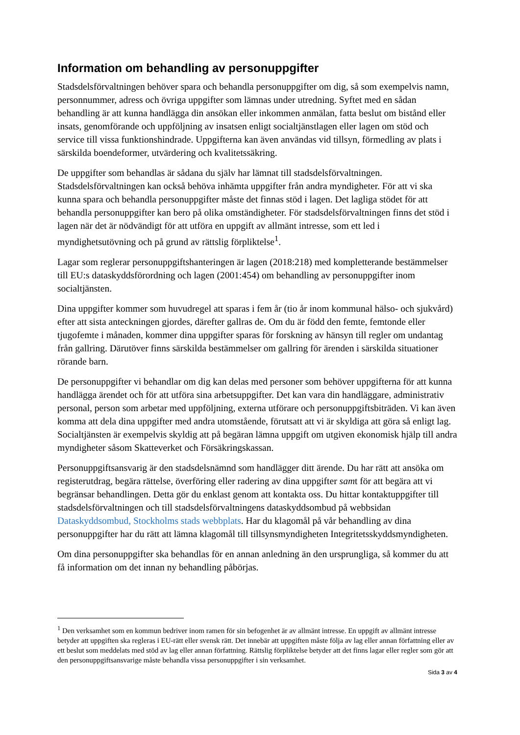Information om behandling av personuppgifter
Stadsdelsförvaltningen behöver spara och behandla personuppgifter om dig, så som exempelvis namn, personnummer, adress och övriga uppgifter som lämnas under utredning. Syftet med en sådan behandling är att kunna handlägga din ansökan eller inkommen anmälan, fatta beslut om bistånd eller insats, genomförande och uppföljning av insatsen enligt socialtjänstlagen eller lagen om stöd och service till vissa funktionshindrade. Uppgifterna kan även användas vid tillsyn, förmedling av plats i särskilda boendeformer, utvärdering och kvalitetssäkring.
De uppgifter som behandlas är sådana du själv har lämnat till stadsdelsförvaltningen. Stadsdelsförvaltningen kan också behöva inhämta uppgifter från andra myndigheter. För att vi ska kunna spara och behandla personuppgifter måste det finnas stöd i lagen. Det lagliga stödet för att behandla personuppgifter kan bero på olika omständigheter. För stadsdelsförvaltningen finns det stöd i lagen när det är nödvändigt för att utföra en uppgift av allmänt intresse, som ett led i myndighetsutövning och på grund av rättslig förpliktelse<sup>1</sup>.
Lagar som reglerar personuppgiftshanteringen är lagen (2018:218) med kompletterande bestämmelser till EU:s dataskyddsförordning och lagen (2001:454) om behandling av personuppgifter inom socialtjänsten.
Dina uppgifter kommer som huvudregel att sparas i fem år (tio år inom kommunal hälso- och sjukvård) efter att sista anteckningen gjordes, därefter gallras de. Om du är född den femte, femtonde eller tjugofemte i månaden, kommer dina uppgifter sparas för forskning av hänsyn till regler om undantag från gallring. Därutöver finns särskilda bestämmelser om gallring för ärenden i särskilda situationer rörande barn.
De personuppgifter vi behandlar om dig kan delas med personer som behöver uppgifterna för att kunna handlägga ärendet och för att utföra sina arbetsuppgifter. Det kan vara din handläggare, administrativ personal, person som arbetar med uppföljning, externa utförare och personuppgiftsbiträden. Vi kan även komma att dela dina uppgifter med andra utomstående, förutsatt att vi är skyldiga att göra så enligt lag. Socialtjänsten är exempelvis skyldig att på begäran lämna uppgift om utgiven ekonomisk hjälp till andra myndigheter såsom Skatteverket och Försäkringskassan.
Personuppgiftsansvarig är den stadsdelsnämnd som handlägger ditt ärende. Du har rätt att ansöka om registerutdrag, begära rättelse, överföring eller radering av dina uppgifter samt för att begära att vi begränsar behandlingen. Detta gör du enklast genom att kontakta oss. Du hittar kontaktuppgifter till stadsdelsförvaltningen och till stadsdelsförvaltningens dataskyddsombud på webbsidan Dataskyddsombud, Stockholms stads webbplats. Har du klagomål på vår behandling av dina personuppgifter har du rätt att lämna klagomål till tillsynsmyndigheten Integritetsskyddsmyndigheten.
Om dina personuppgifter ska behandlas för en annan anledning än den ursprungliga, så kommer du att få information om det innan ny behandling påbörjas.
<sup>1</sup> Den verksamhet som en kommun bedriver inom ramen för sin befogenhet är av allmänt intresse. En uppgift av allmänt intresse betyder att uppgiften ska regleras i EU-rätt eller svensk rätt. Det innebär att uppgiften måste följa av lag eller annan författning eller av ett beslut som meddelats med stöd av lag eller annan författning. Rättslig förpliktelse betyder att det finns lagar eller regler som gör att den personuppgiftsansvarige måste behandla vissa personuppgifter i sin verksamhet.
Sida 3 av 4